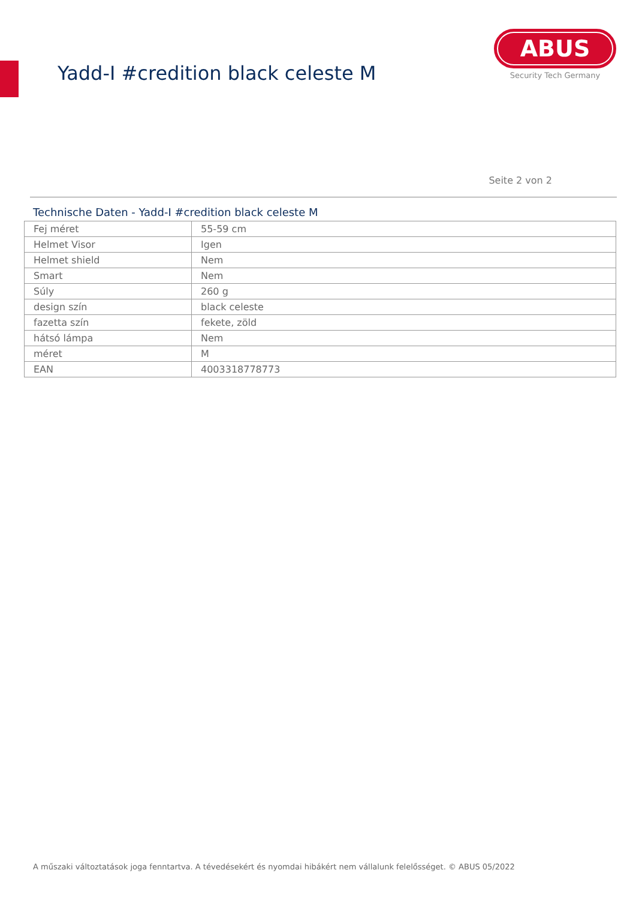Yadd-I #credition black celeste M
ABUS
Security Tech Germany
Seite 2 von 2
Technische Daten - Yadd-I #credition black celeste M
| Fej méret | 55-59 cm |
| Helmet Visor | Igen |
| Helmet shield | Nem |
| Smart | Nem |
| Súly | 260 g |
| design szín | black celeste |
| fazetta szín | fekete, zöld |
| hátsó lámpa | Nem |
| méret | M |
| EAN | 4003318778773 |
A műszaki változtatások joga fenntartva. A tévedésekért és nyomdai hibákért nem vállalunk felelősséget. © ABUS 05/2022